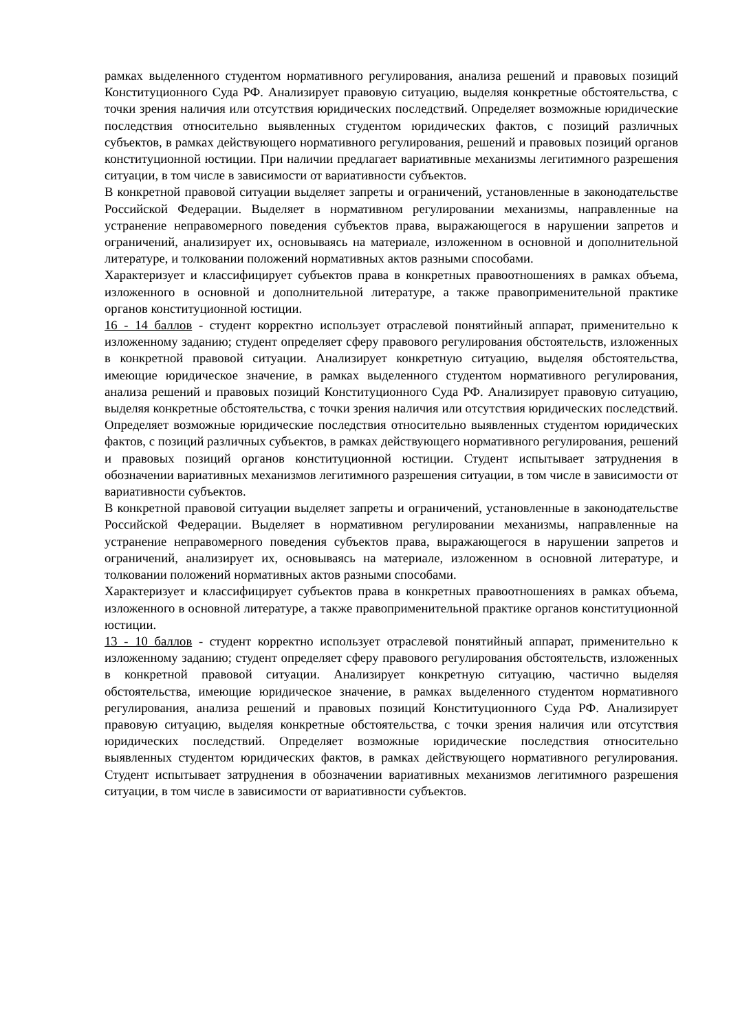рамках выделенного студентом нормативного регулирования, анализа решений и правовых позиций Конституционного Суда РФ. Анализирует правовую ситуацию, выделяя конкретные обстоятельства, с точки зрения наличия или отсутствия юридических последствий. Определяет возможные юридические последствия относительно выявленных студентом юридических фактов, с позиций различных субъектов, в рамках действующего нормативного регулирования, решений и правовых позиций органов конституционной юстиции. При наличии предлагает вариативные механизмы легитимного разрешения ситуации, в том числе в зависимости от вариативности субъектов.
В конкретной правовой ситуации выделяет запреты и ограничений, установленные в законодательстве Российской Федерации. Выделяет в нормативном регулировании механизмы, направленные на устранение неправомерного поведения субъектов права, выражающегося в нарушении запретов и ограничений, анализирует их, основываясь на материале, изложенном в основной и дополнительной литературе, и толковании положений нормативных актов разными способами.
Характеризует и классифицирует субъектов права в конкретных правоотношениях в рамках объема, изложенного в основной и дополнительной литературе, а также правоприменительной практике органов конституционной юстиции.
16 - 14 баллов - студент корректно использует отраслевой понятийный аппарат, применительно к изложенному заданию; студент определяет сферу правового регулирования обстоятельств, изложенных в конкретной правовой ситуации. Анализирует конкретную ситуацию, выделяя обстоятельства, имеющие юридическое значение, в рамках выделенного студентом нормативного регулирования, анализа решений и правовых позиций Конституционного Суда РФ. Анализирует правовую ситуацию, выделяя конкретные обстоятельства, с точки зрения наличия или отсутствия юридических последствий. Определяет возможные юридические последствия относительно выявленных студентом юридических фактов, с позиций различных субъектов, в рамках действующего нормативного регулирования, решений и правовых позиций органов конституционной юстиции. Студент испытывает затруднения в обозначении вариативных механизмов легитимного разрешения ситуации, в том числе в зависимости от вариативности субъектов.
В конкретной правовой ситуации выделяет запреты и ограничений, установленные в законодательстве Российской Федерации. Выделяет в нормативном регулировании механизмы, направленные на устранение неправомерного поведения субъектов права, выражающегося в нарушении запретов и ограничений, анализирует их, основываясь на материале, изложенном в основной литературе, и толковании положений нормативных актов разными способами.
Характеризует и классифицирует субъектов права в конкретных правоотношениях в рамках объема, изложенного в основной литературе, а также правоприменительной практике органов конституционной юстиции.
13 - 10 баллов - студент корректно использует отраслевой понятийный аппарат, применительно к изложенному заданию; студент определяет сферу правового регулирования обстоятельств, изложенных в конкретной правовой ситуации. Анализирует конкретную ситуацию, частично выделяя обстоятельства, имеющие юридическое значение, в рамках выделенного студентом нормативного регулирования, анализа решений и правовых позиций Конституционного Суда РФ. Анализирует правовую ситуацию, выделяя конкретные обстоятельства, с точки зрения наличия или отсутствия юридических последствий. Определяет возможные юридические последствия относительно выявленных студентом юридических фактов, в рамках действующего нормативного регулирования. Студент испытывает затруднения в обозначении вариативных механизмов легитимного разрешения ситуации, в том числе в зависимости от вариативности субъектов.